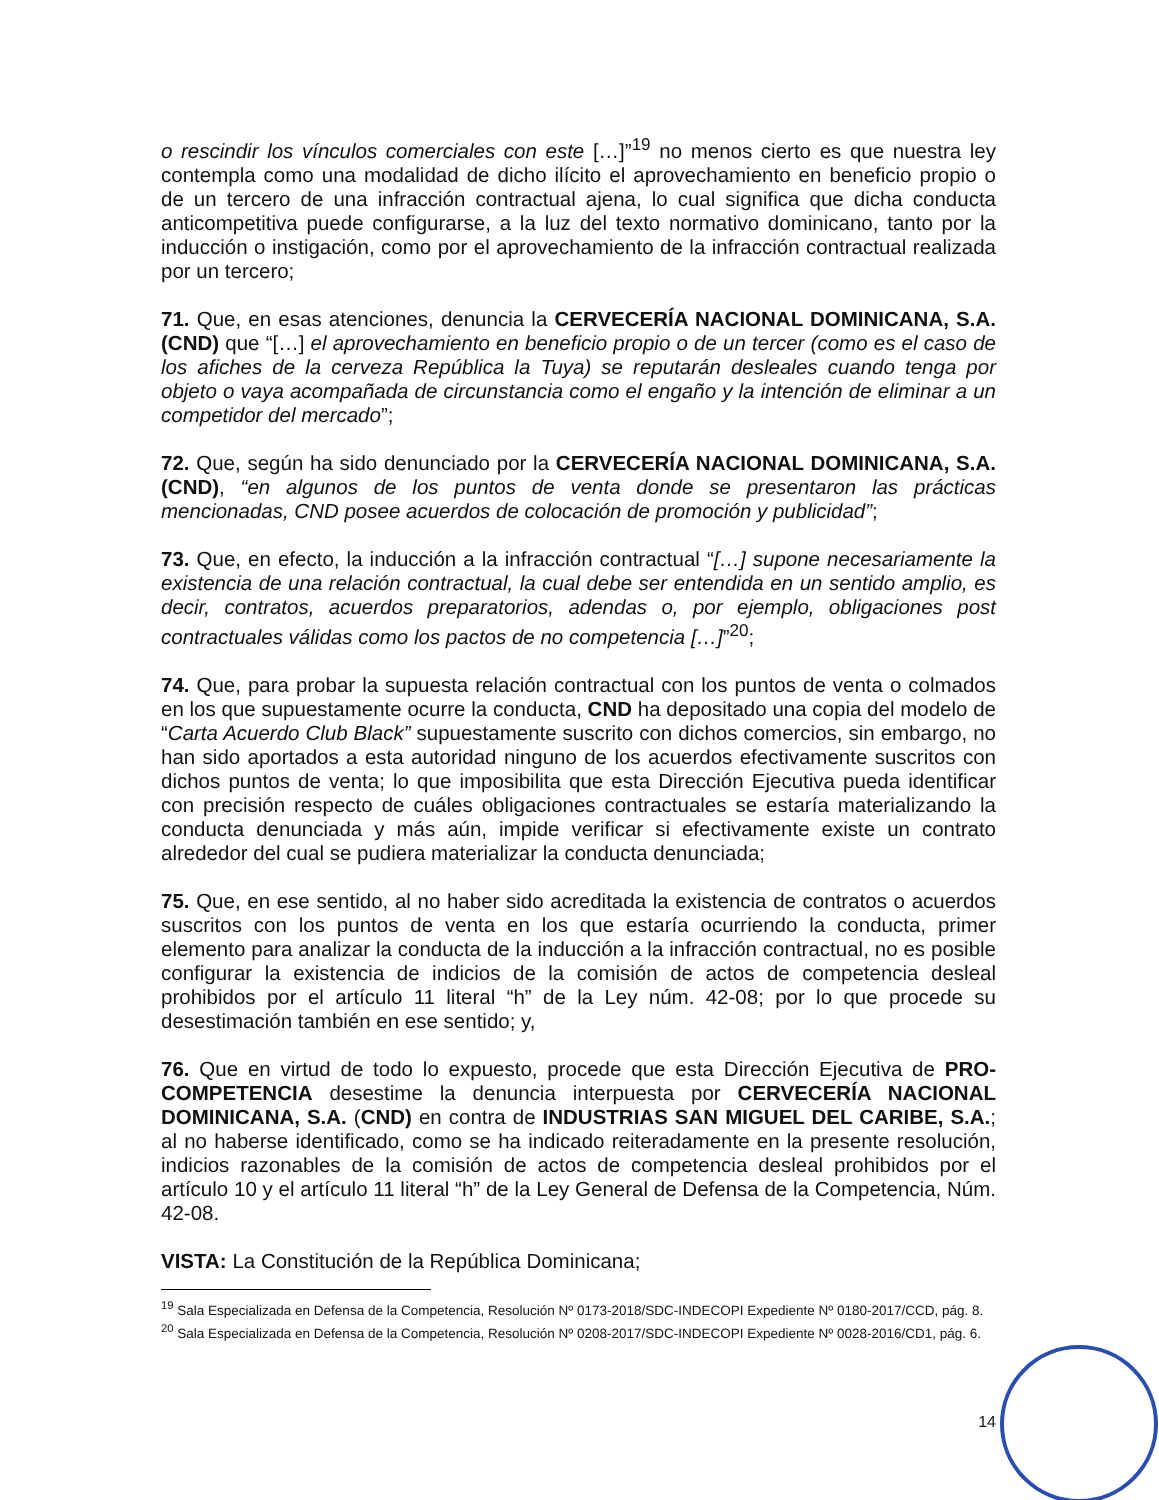o rescindir los vínculos comerciales con este […]”<sup>19</sup> no menos cierto es que nuestra ley contempla como una modalidad de dicho ilícito el aprovechamiento en beneficio propio o de un tercero de una infracción contractual ajena, lo cual significa que dicha conducta anticompetitiva puede configurarse, a la luz del texto normativo dominicano, tanto por la inducción o instigación, como por el aprovechamiento de la infracción contractual realizada por un tercero;
71. Que, en esas atenciones, denuncia la CERVECERÍA NACIONAL DOMINICANA, S.A. (CND) que “[…] el aprovechamiento en beneficio propio o de un tercer (como es el caso de los afiches de la cerveza República la Tuya) se reputarán desleales cuando tenga por objeto o vaya acompañada de circunstancia como el engaño y la intención de eliminar a un competidor del mercado”;
72. Que, según ha sido denunciado por la CERVECERÍA NACIONAL DOMINICANA, S.A. (CND), “en algunos de los puntos de venta donde se presentaron las prácticas mencionadas, CND posee acuerdos de colocación de promoción y publicidad”;
73. Que, en efecto, la inducción a la infracción contractual “[…] supone necesariamente la existencia de una relación contractual, la cual debe ser entendida en un sentido amplio, es decir, contratos, acuerdos preparatorios, adendas o, por ejemplo, obligaciones post contractuales válidas como los pactos de no competencia […]”<sup>20</sup>;
74. Que, para probar la supuesta relación contractual con los puntos de venta o colmados en los que supuestamente ocurre la conducta, CND ha depositado una copia del modelo de “Carta Acuerdo Club Black” supuestamente suscrito con dichos comercios, sin embargo, no han sido aportados a esta autoridad ninguno de los acuerdos efectivamente suscritos con dichos puntos de venta; lo que imposibilita que esta Dirección Ejecutiva pueda identificar con precisión respecto de cuáles obligaciones contractuales se estaría materializando la conducta denunciada y más aún, impide verificar si efectivamente existe un contrato alrededor del cual se pudiera materializar la conducta denunciada;
75. Que, en ese sentido, al no haber sido acreditada la existencia de contratos o acuerdos suscritos con los puntos de venta en los que estaría ocurriendo la conducta, primer elemento para analizar la conducta de la inducción a la infracción contractual, no es posible configurar la existencia de indicios de la comisión de actos de competencia desleal prohibidos por el artículo 11 literal “h” de la Ley núm. 42-08; por lo que procede su desestimación también en ese sentido; y,
76. Que en virtud de todo lo expuesto, procede que esta Dirección Ejecutiva de PRO-COMPETENCIA desestime la denuncia interpuesta por CERVECERÍA NACIONAL DOMINICANA, S.A. (CND) en contra de INDUSTRIAS SAN MIGUEL DEL CARIBE, S.A.; al no haberse identificado, como se ha indicado reiteradamente en la presente resolución, indicios razonables de la comisión de actos de competencia desleal prohibidos por el artículo 10 y el artículo 11 literal “h” de la Ley General de Defensa de la Competencia, Núm. 42-08.
VISTA: La Constitución de la República Dominicana;
<sup>19</sup> Sala Especializada en Defensa de la Competencia, Resolución Nº 0173-2018/SDC-INDECOPI Expediente Nº 0180-2017/CCD, pág. 8.
<sup>20</sup> Sala Especializada en Defensa de la Competencia, Resolución Nº 0208-2017/SDC-INDECOPI Expediente Nº 0028-2016/CD1, pág. 6.
14